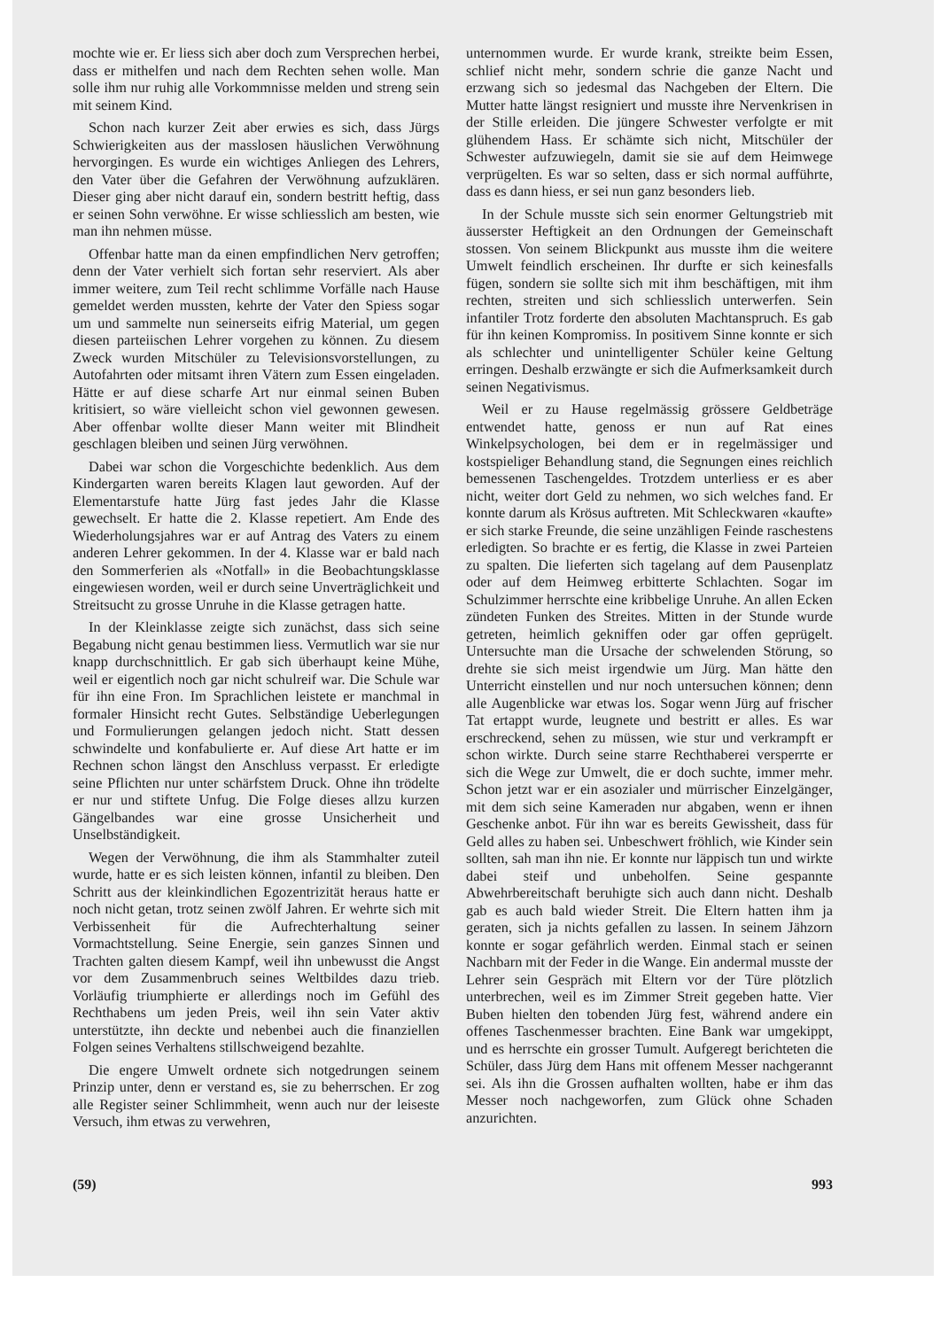mochte wie er. Er liess sich aber doch zum Versprechen herbei, dass er mithelfen und nach dem Rechten sehen wolle. Man solle ihm nur ruhig alle Vorkommnisse melden und streng sein mit seinem Kind.
Schon nach kurzer Zeit aber erwies es sich, dass Jürgs Schwierigkeiten aus der masslosen häuslichen Verwöhnung hervorgingen. Es wurde ein wichtiges Anliegen des Lehrers, den Vater über die Gefahren der Verwöhnung aufzuklären. Dieser ging aber nicht darauf ein, sondern bestritt heftig, dass er seinen Sohn verwöhne. Er wisse schliesslich am besten, wie man ihn nehmen müsse.
Offenbar hatte man da einen empfindlichen Nerv getroffen; denn der Vater verhielt sich fortan sehr reserviert. Als aber immer weitere, zum Teil recht schlimme Vorfälle nach Hause gemeldet werden mussten, kehrte der Vater den Spiess sogar um und sammelte nun seinerseits eifrig Material, um gegen diesen parteiischen Lehrer vorgehen zu können. Zu diesem Zweck wurden Mitschüler zu Televisionsvorstellungen, zu Autofahrten oder mitsamt ihren Vätern zum Essen eingeladen. Hätte er auf diese scharfe Art nur einmal seinen Buben kritisiert, so wäre vielleicht schon viel gewonnen gewesen. Aber offenbar wollte dieser Mann weiter mit Blindheit geschlagen bleiben und seinen Jürg verwöhnen.
Dabei war schon die Vorgeschichte bedenklich. Aus dem Kindergarten waren bereits Klagen laut geworden. Auf der Elementarstufe hatte Jürg fast jedes Jahr die Klasse gewechselt. Er hatte die 2. Klasse repetiert. Am Ende des Wiederholungsjahres war er auf Antrag des Vaters zu einem anderen Lehrer gekommen. In der 4. Klasse war er bald nach den Sommerferien als «Notfall» in die Beobachtungsklasse eingewiesen worden, weil er durch seine Unverträglichkeit und Streitsucht zu grosse Unruhe in die Klasse getragen hatte.
In der Kleinklasse zeigte sich zunächst, dass sich seine Begabung nicht genau bestimmen liess. Vermutlich war sie nur knapp durchschnittlich. Er gab sich überhaupt keine Mühe, weil er eigentlich noch gar nicht schulreif war. Die Schule war für ihn eine Fron. Im Sprachlichen leistete er manchmal in formaler Hinsicht recht Gutes. Selbständige Ueberlegungen und Formulierungen gelangen jedoch nicht. Statt dessen schwindelte und konfabulierte er. Auf diese Art hatte er im Rechnen schon längst den Anschluss verpasst. Er erledigte seine Pflichten nur unter schärfstem Druck. Ohne ihn trödelte er nur und stiftete Unfug. Die Folge dieses allzu kurzen Gängelbandes war eine grosse Unsicherheit und Unselbständigkeit.
Wegen der Verwöhnung, die ihm als Stammhalter zuteil wurde, hatte er es sich leisten können, infantil zu bleiben. Den Schritt aus der kleinkindlichen Egozentrizität heraus hatte er noch nicht getan, trotz seinen zwölf Jahren. Er wehrte sich mit Verbissenheit für die Aufrechterhaltung seiner Vormachtstellung. Seine Energie, sein ganzes Sinnen und Trachten galten diesem Kampf, weil ihn unbewusst die Angst vor dem Zusammenbruch seines Weltbildes dazu trieb. Vorläufig triumphierte er allerdings noch im Gefühl des Rechthabens um jeden Preis, weil ihn sein Vater aktiv unterstützte, ihn deckte und nebenbei auch die finanziellen Folgen seines Verhaltens stillschweigend bezahlte.
Die engere Umwelt ordnete sich notgedrungen seinem Prinzip unter, denn er verstand es, sie zu beherrschen. Er zog alle Register seiner Schlimmheit, wenn auch nur der leiseste Versuch, ihm etwas zu verwehren,
unternommen wurde. Er wurde krank, streikte beim Essen, schlief nicht mehr, sondern schrie die ganze Nacht und erzwang sich so jedesmal das Nachgeben der Eltern. Die Mutter hatte längst resigniert und musste ihre Nervenkrisen in der Stille erleiden. Die jüngere Schwester verfolgte er mit glühendem Hass. Er schämte sich nicht, Mitschüler der Schwester aufzuwiegeln, damit sie sie auf dem Heimwege verprügelten. Es war so selten, dass er sich normal aufführte, dass es dann hiess, er sei nun ganz besonders lieb.
In der Schule musste sich sein enormer Geltungstrieb mit äusserster Heftigkeit an den Ordnungen der Gemeinschaft stossen. Von seinem Blickpunkt aus musste ihm die weitere Umwelt feindlich erscheinen. Ihr durfte er sich keinesfalls fügen, sondern sie sollte sich mit ihm beschäftigen, mit ihm rechten, streiten und sich schliesslich unterwerfen. Sein infantiler Trotz forderte den absoluten Machtanspruch. Es gab für ihn keinen Kompromiss. In positivem Sinne konnte er sich als schlechter und unintelligenter Schüler keine Geltung erringen. Deshalb erzwängte er sich die Aufmerksamkeit durch seinen Negativismus.
Weil er zu Hause regelmässig grössere Geldbeträge entwendet hatte, genoss er nun auf Rat eines Winkelpsychologen, bei dem er in regelmässiger und kostspieliger Behandlung stand, die Segnungen eines reichlich bemessenen Taschengeldes. Trotzdem unterliess er es aber nicht, weiter dort Geld zu nehmen, wo sich welches fand. Er konnte darum als Krösus auftreten. Mit Schleckwaren «kaufte» er sich starke Freunde, die seine unzähligen Feinde raschestens erledigten. So brachte er es fertig, die Klasse in zwei Parteien zu spalten. Die lieferten sich tagelang auf dem Pausenplatz oder auf dem Heimweg erbitterte Schlachten. Sogar im Schulzimmer herrschte eine kribbelige Unruhe. An allen Ecken zündeten Funken des Streites. Mitten in der Stunde wurde getreten, heimlich gekniffen oder gar offen geprügelt. Untersuchte man die Ursache der schwelenden Störung, so drehte sie sich meist irgendwie um Jürg. Man hätte den Unterricht einstellen und nur noch untersuchen können; denn alle Augenblicke war etwas los. Sogar wenn Jürg auf frischer Tat ertappt wurde, leugnete und bestritt er alles. Es war erschreckend, sehen zu müssen, wie stur und verkrampft er schon wirkte. Durch seine starre Rechthaberei versperrte er sich die Wege zur Umwelt, die er doch suchte, immer mehr. Schon jetzt war er ein asozialer und mürrischer Einzelgänger, mit dem sich seine Kameraden nur abgaben, wenn er ihnen Geschenke anbot. Für ihn war es bereits Gewissheit, dass für Geld alles zu haben sei. Unbeschwert fröhlich, wie Kinder sein sollten, sah man ihn nie. Er konnte nur läppisch tun und wirkte dabei steif und unbeholfen. Seine gespannte Abwehrbereitschaft beruhigte sich auch dann nicht. Deshalb gab es auch bald wieder Streit. Die Eltern hatten ihm ja geraten, sich ja nichts gefallen zu lassen. In seinem Jähzorn konnte er sogar gefährlich werden. Einmal stach er seinen Nachbarn mit der Feder in die Wange. Ein andermal musste der Lehrer sein Gespräch mit Eltern vor der Türe plötzlich unterbrechen, weil es im Zimmer Streit gegeben hatte. Vier Buben hielten den tobenden Jürg fest, während andere ein offenes Taschenmesser brachten. Eine Bank war umgekippt, und es herrschte ein grosser Tumult. Aufgeregt berichteten die Schüler, dass Jürg dem Hans mit offenem Messer nachgerannt sei. Als ihn die Grossen aufhalten wollten, habe er ihm das Messer noch nachgeworfen, zum Glück ohne Schaden anzurichten.
(59) 993